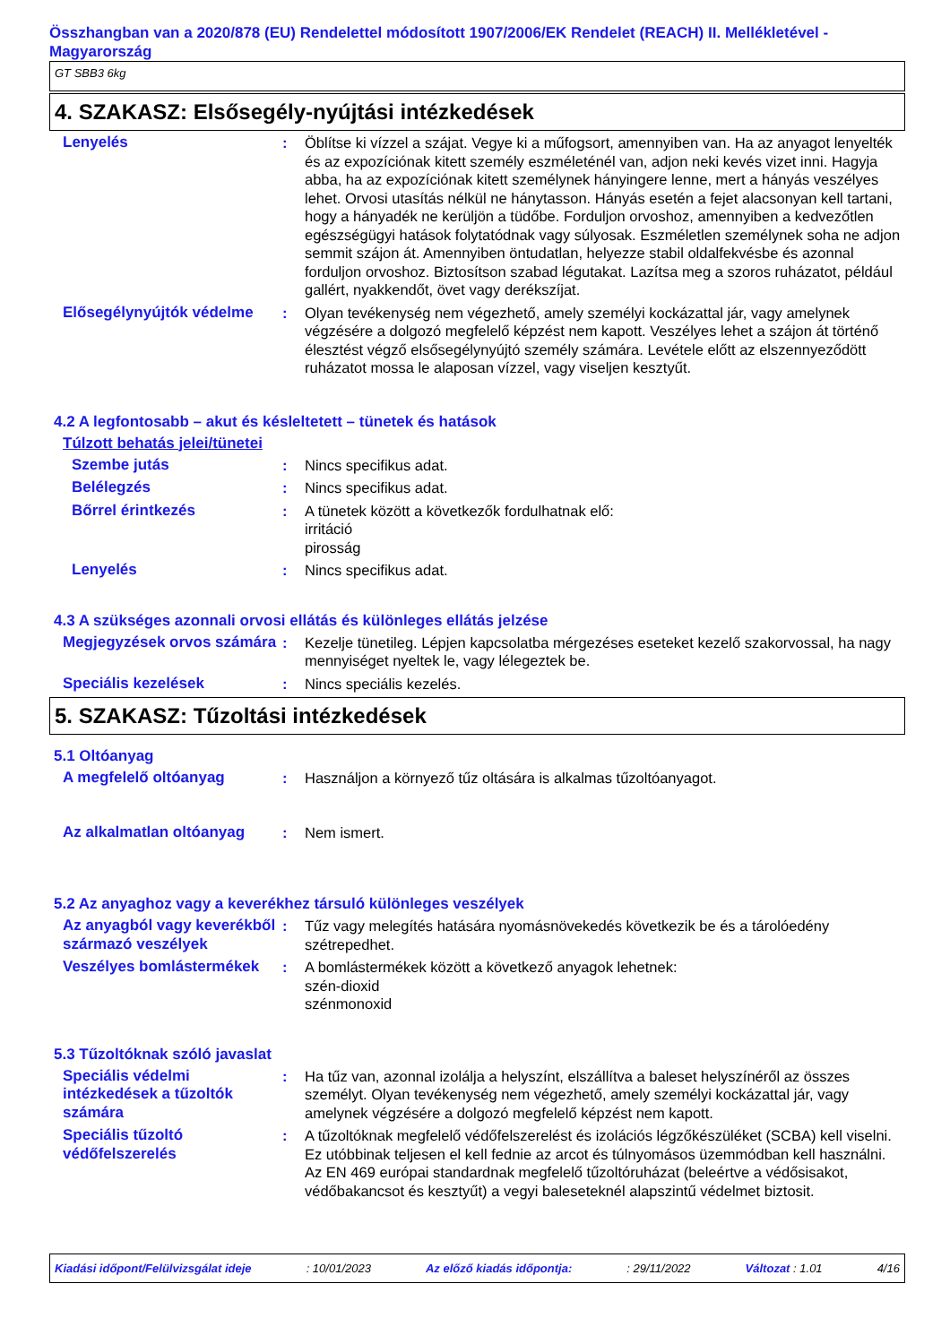Összhangban van a 2020/878 (EU) Rendelettel módosított 1907/2006/EK Rendelet (REACH) II. Mellékletével - Magyarország
GT SBB3 6kg
4. SZAKASZ: Elsősegély-nyújtási intézkedések
Lenyelés : Öblítse ki vízzel a szájat. Vegye ki a műfogsort, amennyiben van. Ha az anyagot lenyelték és az expozíciónak kitett személy eszméleténél van, adjon neki kevés vizet inni. Hagyja abba, ha az expozíciónak kitett személynek hányingere lenne, mert a hányás veszélyes lehet. Orvosi utasítás nélkül ne hánytasson. Hányás esetén a fejet alacsonyan kell tartani, hogy a hányadék ne kerüljön a tüdőbe. Forduljon orvoshoz, amennyiben a kedvezőtlen egészségügyi hatások folytatódnak vagy súlyosak. Eszméletlen személynek soha ne adjon semmit szájon át. Amennyiben öntudatlan, helyezze stabil oldalfekvésbe és azonnal forduljon orvoshoz. Biztosítson szabad légutakat. Lazítsa meg a szoros ruházatot, például gallért, nyakkendőt, övet vagy derékszíjat.
Elősegélynyújtók védelme : Olyan tevékenység nem végezhető, amely személyi kockázattal jár, vagy amelynek végzésére a dolgozó megfelelő képzést nem kapott. Veszélyes lehet a szájon át történő élesztést végző elsősegélynyújtó személy számára. Levétele előtt az elszennyeződött ruházatot mossa le alaposan vízzel, vagy viseljen kesztyűt.
4.2 A legfontosabb – akut és késleltetett – tünetek és hatások
Túlzott behatás jelei/tünetei
Szembe jutás : Nincs specifikus adat.
Belélegzés : Nincs specifikus adat.
Bőrrel érintkezés : A tünetek között a következők fordulhatnak elő:
irritáció
pirosság
Lenyelés : Nincs specifikus adat.
4.3 A szükséges azonnali orvosi ellátás és különleges ellátás jelzése
Megjegyzések orvos számára
: Kezelje tünetileg. Lépjen kapcsolatba mérgezéses eseteket kezelő szakorvossal, ha nagy mennyiséget nyeltek le, vagy lélegeztek be.
Speciális kezelések : Nincs speciális kezelés.
5. SZAKASZ: Tűzoltási intézkedések
5.1 Oltóanyag
A megfelelő oltóanyag : Használjon a környező tűz oltására is alkalmas tűzoltóanyagot.
Az alkalmatlan oltóanyag : Nem ismert.
5.2 Az anyaghoz vagy a keverékhez társuló különleges veszélyek
Az anyagból vagy keverékből származó veszélyek
: Tűz vagy melegítés hatására nyomásnövekedés következik be és a tárolóedény szétrepedhet.
Veszélyes bomlástermékek : A bomlástermékek között a következő anyagok lehetnek:
szén-dioxid
szénmonoxid
5.3 Tűzoltóknak szóló javaslat
Speciális védelmi intézkedések a tűzoltók számára
: Ha tűz van, azonnal izolálja a helyszínt, elszállítva a baleset helyszínéről az összes személyt. Olyan tevékenység nem végezhető, amely személyi kockázattal jár, vagy amelynek végzésére a dolgozó megfelelő képzést nem kapott.
Speciális tűzoltó védőfelszerelés
: A tűzoltóknak megfelelő védőfelszerelést és izolációs légzőkészüléket (SCBA) kell viselni. Ez utóbbinak teljesen el kell fednie az arcot és túlnyomásos üzemmódban kell használni. Az EN 469 európai standardnak megfelelő tűzoltóruházat (beleértve a védősisakot, védőbakancsot és kesztyűt) a vegyi baleseteknél alapszintű védelmet biztosit.
Kiadási időpont/Felülvizsgálat ideje : 10/01/2023 Az előző kiadás időpontja: : 29/11/2022 Változat : 1.01 4/16